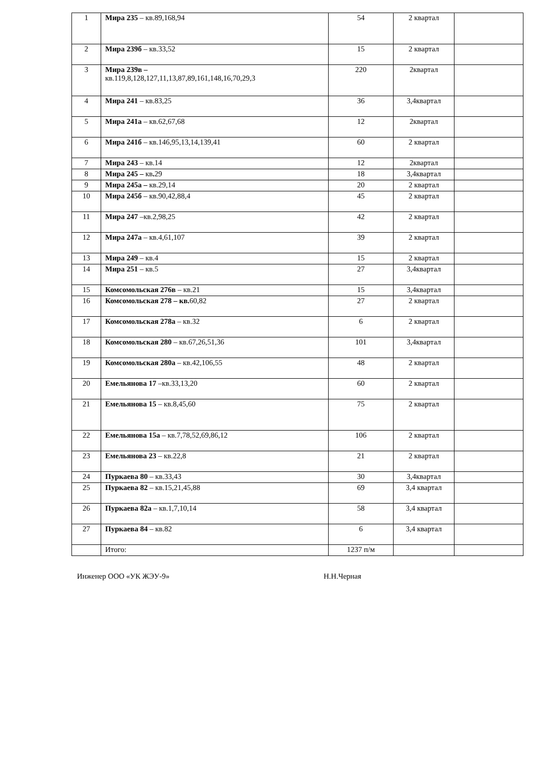| 1 | Мира 235 – кв.89,168,94 | 54 | 2 квартал | |
| 2 | Мира 239б – кв.33,52 | 15 | 2 квартал | |
| 3 | Мира 239в – кв.119,8,128,127,11,13,87,89,161,148,16,70,29,3 | 220 | 2квартал | |
| 4 | Мира 241 – кв.83,25 | 36 | 3,4квартал | |
| 5 | Мира 241а – кв.62,67,68 | 12 | 2квартал | |
| 6 | Мира 241б – кв.146,95,13,14,139,41 | 60 | 2 квартал | |
| 7 | Мира 243 – кв.14 | 12 | 2квартал | |
| 8 | Мира 245 – кв . 29 | 18 | 3,4квартал | |
| 9 | Мира 245а – кв.29,14 | 20 | 2 квартал | |
| 10 | Мира 245б – кв.90,42,88,4 | 45 | 2 квартал | |
| 11 | Мира 247 –кв.2,98,25 | 42 | 2 квартал | |
| 12 | Мира 247а – кв.4,61,107 | 39 | 2 квартал | |
| 13 | Мира 249 – кв.4 | 15 | 2 квартал | |
| 14 | Мира 251 – кв.5 | 27 | 3,4квартал | |
| 15 | Комсомольская 276в – кв.21 | 15 | 3,4квартал | |
| 16 | Комсомольская 278 – кв. 60,82 | 27 | 2 квартал | |
| 17 | Комсомольская 278а – кв.32 | 6 | 2 квартал | |
| 18 | Комсомольская 280 – кв.67,26,51,36 | 101 | 3,4квартал | |
| 19 | Комсомольская 280а – кв.42,106,55 | 48 | 2 квартал | |
| 20 | Емельянова 17 –кв.33,13,20 | 60 | 2 квартал | |
| 21 | Емельянова 15 – кв.8,45,60 | 75 | 2 квартал | |
| 22 | Емельянова 15а – кв.7,78,52,69,86,12 | 106 | 2 квартал | |
| 23 | Емельянова 23 – кв.22,8 | 21 | 2 квартал | |
| 24 | Пуркаева 80 – кв.33,43 | 30 | 3,4квартал | |
| 25 | Пуркаева 82 – кв.15,21,45,88 | 69 | 3,4 квартал | |
| 26 | Пуркаева 82а – кв.1,7,10,14 | 58 | 3,4 квартал | |
| 27 | Пуркаева 84 – кв.82 | 6 | 3,4 квартал | |
| | Итого: | 1237 п/м | | |
Инженер ООО «УК ЖЭУ-9» Н.Н.Черная